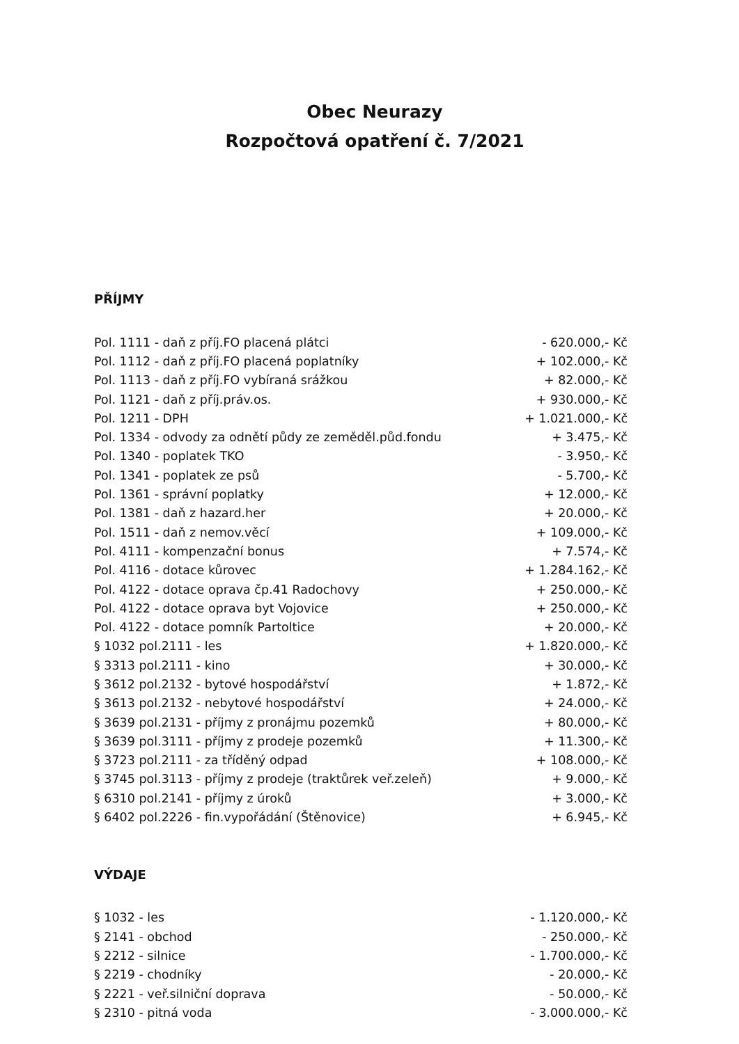Obec Neurazy
Rozpočtová opatření č. 7/2021
PŘÍJMY
| Pol. 1111 - daň z příj.FO placená plátci | - 620.000,- Kč |
| Pol. 1112 - daň z příj.FO placená poplatníky | + 102.000,- Kč |
| Pol. 1113 - daň z příj.FO vybíraná srážkou | + 82.000,- Kč |
| Pol. 1121 - daň z příj.práv.os. | + 930.000,- Kč |
| Pol. 1211 - DPH | + 1.021.000,- Kč |
| Pol. 1334 - odvody za odnětí půdy ze zeměděl.půd.fondu | + 3.475,- Kč |
| Pol. 1340 - poplatek TKO | - 3.950,- Kč |
| Pol. 1341 - poplatek ze psů | - 5.700,- Kč |
| Pol. 1361 - správní poplatky | + 12.000,- Kč |
| Pol. 1381 - daň z hazard.her | + 20.000,- Kč |
| Pol. 1511 - daň z nemov.věcí | + 109.000,- Kč |
| Pol. 4111 - kompenzační bonus | + 7.574,- Kč |
| Pol. 4116 - dotace kůrovec | + 1.284.162,- Kč |
| Pol. 4122 - dotace oprava čp.41 Radochovy | + 250.000,- Kč |
| Pol. 4122 - dotace oprava byt Vojovice | + 250.000,- Kč |
| Pol. 4122 - dotace pomník Partoltice | + 20.000,- Kč |
| § 1032 pol.2111 - les | + 1.820.000,- Kč |
| § 3313 pol.2111 - kino | + 30.000,- Kč |
| § 3612 pol.2132 - bytové hospodářství | + 1.872,- Kč |
| § 3613 pol.2132 - nebytové hospodářství | + 24.000,- Kč |
| § 3639 pol.2131 - příjmy z pronájmu pozemků | + 80.000,- Kč |
| § 3639 pol.3111 - příjmy z prodeje pozemků | + 11.300,- Kč |
| § 3723 pol.2111 - za tříděný odpad | + 108.000,- Kč |
| § 3745 pol.3113 - příjmy z prodeje (traktůrek veř.zeleň) | + 9.000,- Kč |
| § 6310 pol.2141 - příjmy z úroků | + 3.000,- Kč |
| § 6402 pol.2226 - fin.vypořádání (Štěnovice) | + 6.945,- Kč |
VÝDAJE
| § 1032 - les | - 1.120.000,- Kč |
| § 2141 - obchod | - 250.000,- Kč |
| § 2212 - silnice | - 1.700.000,- Kč |
| § 2219 - chodníky | - 20.000,- Kč |
| § 2221 - veř.silniční doprava | - 50.000,- Kč |
| § 2310 - pitná voda | - 3.000.000,- Kč |